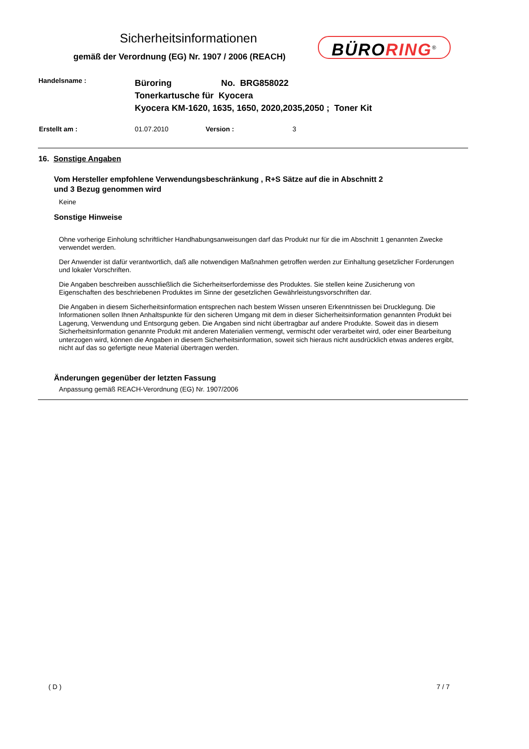Sicherheitsinformationen
gemäß der Verordnung (EG) Nr. 1907 / 2006 (REACH)
BÜRORING<sup>®</sup>
Handelsname :
Büroring No. BRG858022
Tonerkartusche für Kyocera
Kyocera KM-1620, 1635, 1650, 2020,2035,2050 ; Toner Kit
Erstellt am : 01.07.2010 Version : 3
16. Sonstige Angaben
Vom Hersteller empfohlene Verwendungsbeschränkung , R+S Sätze auf die in Abschnitt 2
und 3 Bezug genommen wird
Keine
Sonstige Hinweise
Ohne vorherige Einholung schriftlicher Handhabungsanweisungen darf das Produkt nur für die im Abschnitt 1 genannten Zwecke verwendet werden.
Der Anwender ist dafür verantwortlich, daß alle notwendigen Maßnahmen getroffen werden zur Einhaltung gesetzlicher Forderungen und lokaler Vorschriften.
Die Angaben beschreiben ausschließlich die Sicherheitserfordemisse des Produktes. Sie stellen keine Zusicherung von Eigenschaften des beschriebenen Produktes im Sinne der gesetzlichen Gewährleistungsvorschriften dar.
Die Angaben in diesem Sicherheitsinformation entsprechen nach bestem Wissen unseren Erkenntnissen bei Drucklegung. Die Informationen sollen Ihnen Anhaltspunkte für den sicheren Umgang mit dem in dieser Sicherheitsinformation genannten Produkt bei Lagerung, Verwendung und Entsorgung geben. Die Angaben sind nicht übertragbar auf andere Produkte. Soweit das in diesem Sicherheitsinformation genannte Produkt mit anderen Materialien vermengt, vermischt oder verarbeitet wird, oder einer Bearbeitung unterzogen wird, können die Angaben in diesem Sicherheitsinformation, soweit sich hieraus nicht ausdrücklich etwas anderes ergibt, nicht auf das so gefertigte neue Material übertragen werden.
Änderungen gegenüber der letzten Fassung
Anpassung gemäß REACH-Verordnung (EG) Nr. 1907/2006
( D ) 7 / 7